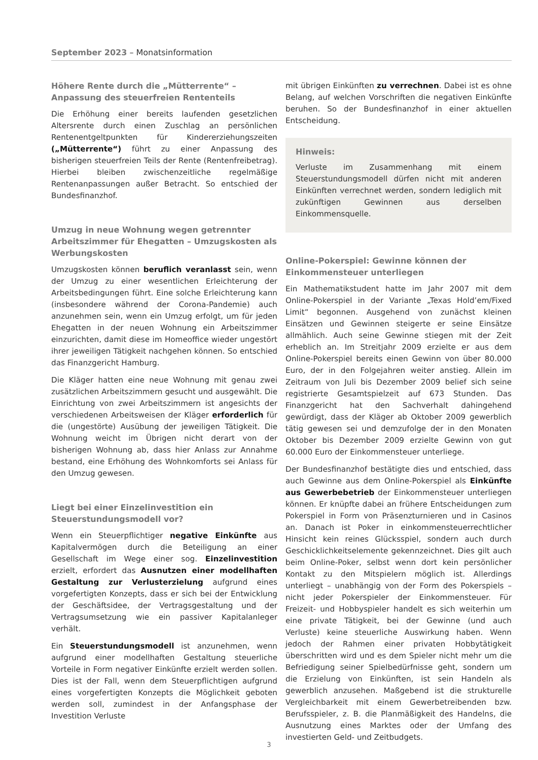September 2023 – Monatsinformation
Höhere Rente durch die „Mütterrente“ – Anpassung des steuerfreien Rententeils
Die Erhöhung einer bereits laufenden gesetzlichen Altersrente durch einen Zuschlag an persönlichen Rentenentgeltpunkten für Kindererziehungszeiten („Mütterrente“) führt zu einer Anpassung des bisherigen steuerfreien Teils der Rente (Rentenfreibetrag). Hierbei bleiben zwischenzeitliche regelmäßige Rentenanpassungen außer Betracht. So entschied der Bundesfinanzhof.
Umzug in neue Wohnung wegen getrennter Arbeitszimmer für Ehegatten – Umzugskosten als Werbungskosten
Umzugskosten können beruflich veranlasst sein, wenn der Umzug zu einer wesentlichen Erleichterung der Arbeitsbedingungen führt. Eine solche Erleichterung kann (insbesondere während der Corona-Pandemie) auch anzunehmen sein, wenn ein Umzug erfolgt, um für jeden Ehegatten in der neuen Wohnung ein Arbeitszimmer einzurichten, damit diese im Homeoffice wieder ungestört ihrer jeweiligen Tätigkeit nachgehen können. So entschied das Finanzgericht Hamburg.
Die Kläger hatten eine neue Wohnung mit genau zwei zusätzlichen Arbeitszimmern gesucht und ausgewählt. Die Einrichtung von zwei Arbeitszimmern ist angesichts der verschiedenen Arbeitsweisen der Kläger erforderlich für die (ungestörte) Ausübung der jeweiligen Tätigkeit. Die Wohnung weicht im Übrigen nicht derart von der bisherigen Wohnung ab, dass hier Anlass zur Annahme bestand, eine Erhöhung des Wohnkomforts sei Anlass für den Umzug gewesen.
Liegt bei einer Einzelinvestition ein Steuerstundungsmodell vor?
Wenn ein Steuerpflichtiger negative Einkünfte aus Kapitalvermögen durch die Beteiligung an einer Gesellschaft im Wege einer sog. Einzelinvestition erzielt, erfordert das Ausnutzen einer modellhaften Gestaltung zur Verlusterzielung aufgrund eines vorgefertigten Konzepts, dass er sich bei der Entwicklung der Geschäftsidee, der Vertragsgestaltung und der Vertragsumsetzung wie ein passiver Kapitalanleger verhält.
Ein Steuerstundungsmodell ist anzunehmen, wenn aufgrund einer modellhaften Gestaltung steuerliche Vorteile in Form negativer Einkünfte erzielt werden sollen. Dies ist der Fall, wenn dem Steuerpflichtigen aufgrund eines vorgefertigten Konzepts die Möglichkeit geboten werden soll, zumindest in der Anfangsphase der Investition Verluste
mit übrigen Einkünften zu verrechnen. Dabei ist es ohne Belang, auf welchen Vorschriften die negativen Einkünfte beruhen. So der Bundesfinanzhof in einer aktuellen Entscheidung.
Hinweis:
Verluste im Zusammenhang mit einem Steuerstundungsmodell dürfen nicht mit anderen Einkünften verrechnet werden, sondern lediglich mit zukünftigen Gewinnen aus derselben Einkommensquelle.
Online-Pokerspiel: Gewinne können der Einkommensteuer unterliegen
Ein Mathematikstudent hatte im Jahr 2007 mit dem Online-Pokerspiel in der Variante „Texas Hold’em/Fixed Limit“ begonnen. Ausgehend von zunächst kleinen Einsätzen und Gewinnen steigerte er seine Einsätze allmählich. Auch seine Gewinne stiegen mit der Zeit erheblich an. Im Streitjahr 2009 erzielte er aus dem Online-Pokerspiel bereits einen Gewinn von über 80.000 Euro, der in den Folgejahren weiter anstieg. Allein im Zeitraum von Juli bis Dezember 2009 belief sich seine registrierte Gesamtspielzeit auf 673 Stunden. Das Finanzgericht hat den Sachverhalt dahingehend gewürdigt, dass der Kläger ab Oktober 2009 gewerblich tätig gewesen sei und demzufolge der in den Monaten Oktober bis Dezember 2009 erzielte Gewinn von gut 60.000 Euro der Einkommensteuer unterliege.
Der Bundesfinanzhof bestätigte dies und entschied, dass auch Gewinne aus dem Online-Pokerspiel als Einkünfte aus Gewerbebetrieb der Einkommensteuer unterliegen können. Er knüpfte dabei an frühere Entscheidungen zum Pokerspiel in Form von Präsenzturnieren und in Casinos an. Danach ist Poker in einkommensteuerrechtlicher Hinsicht kein reines Glücksspiel, sondern auch durch Geschicklichkeitselemente gekennzeichnet. Dies gilt auch beim Online-Poker, selbst wenn dort kein persönlicher Kontakt zu den Mitspielern möglich ist. Allerdings unterliegt – unabhängig von der Form des Pokerspiels – nicht jeder Pokerspieler der Einkommensteuer. Für Freizeit- und Hobbyspieler handelt es sich weiterhin um eine private Tätigkeit, bei der Gewinne (und auch Verluste) keine steuerliche Auswirkung haben. Wenn jedoch der Rahmen einer privaten Hobbytätigkeit überschritten wird und es dem Spieler nicht mehr um die Befriedigung seiner Spielbedürfnisse geht, sondern um die Erzielung von Einkünften, ist sein Handeln als gewerblich anzusehen. Maßgebend ist die strukturelle Vergleichbarkeit mit einem Gewerbetreibenden bzw. Berufsspieler, z. B. die Planmäßigkeit des Handelns, die Ausnutzung eines Marktes oder der Umfang des investierten Geld- und Zeitbudgets.
3